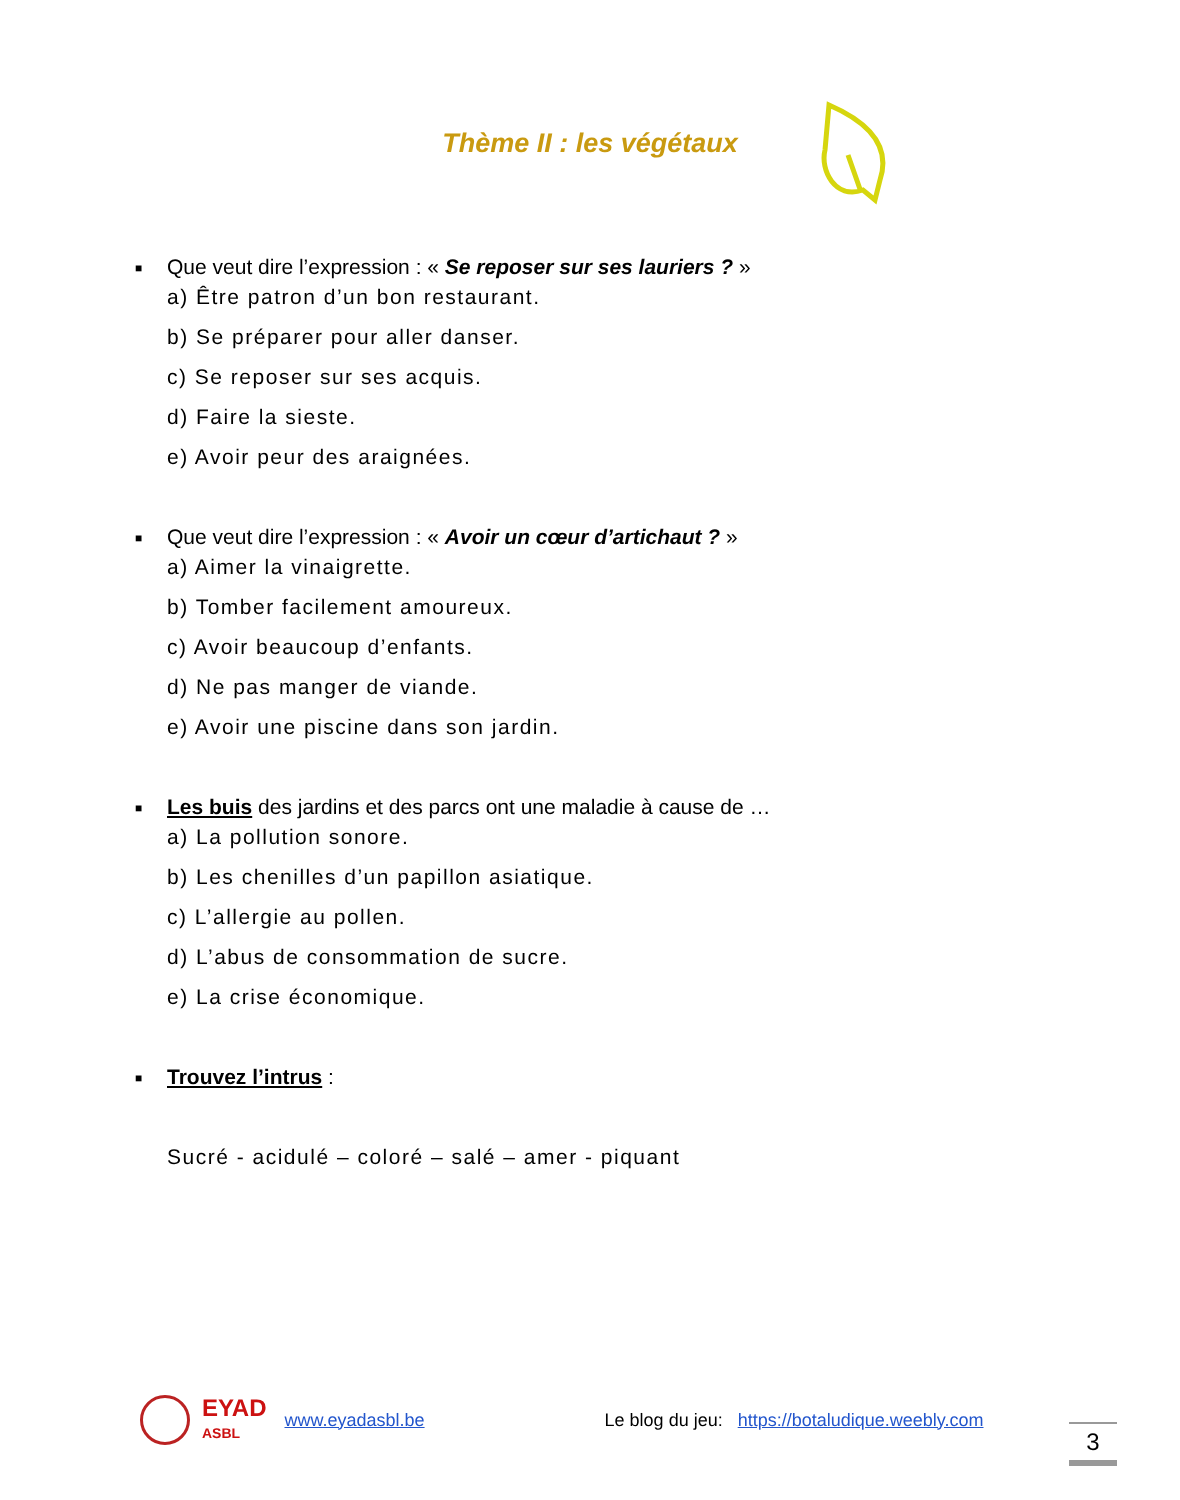Thème II : les végétaux
■ Que veut dire l’expression : « Se reposer sur ses lauriers ? »
a) Être patron d’un bon restaurant.
b) Se préparer pour aller danser.
c) Se reposer sur ses acquis.
d) Faire la sieste.
e) Avoir peur des araignées.
■ Que veut dire l’expression : « Avoir un cœur d’artichaut ? »
a) Aimer la vinaigrette.
b) Tomber facilement amoureux.
c) Avoir beaucoup d’enfants.
d) Ne pas manger de viande.
e) Avoir une piscine dans son jardin.
■ Les buis des jardins et des parcs ont une maladie à cause de …
a) La pollution sonore.
b) Les chenilles d’un papillon asiatique.
c) L’allergie au pollen.
d) L’abus de consommation de sucre.
e) La crise économique.
■ Trouvez l’intrus :
Sucré - acidulé – coloré – salé – amer - piquant
EYAD
ASBL
www.eyadasbl.be Le blog du jeu: https://botaludique.weebly.com
3